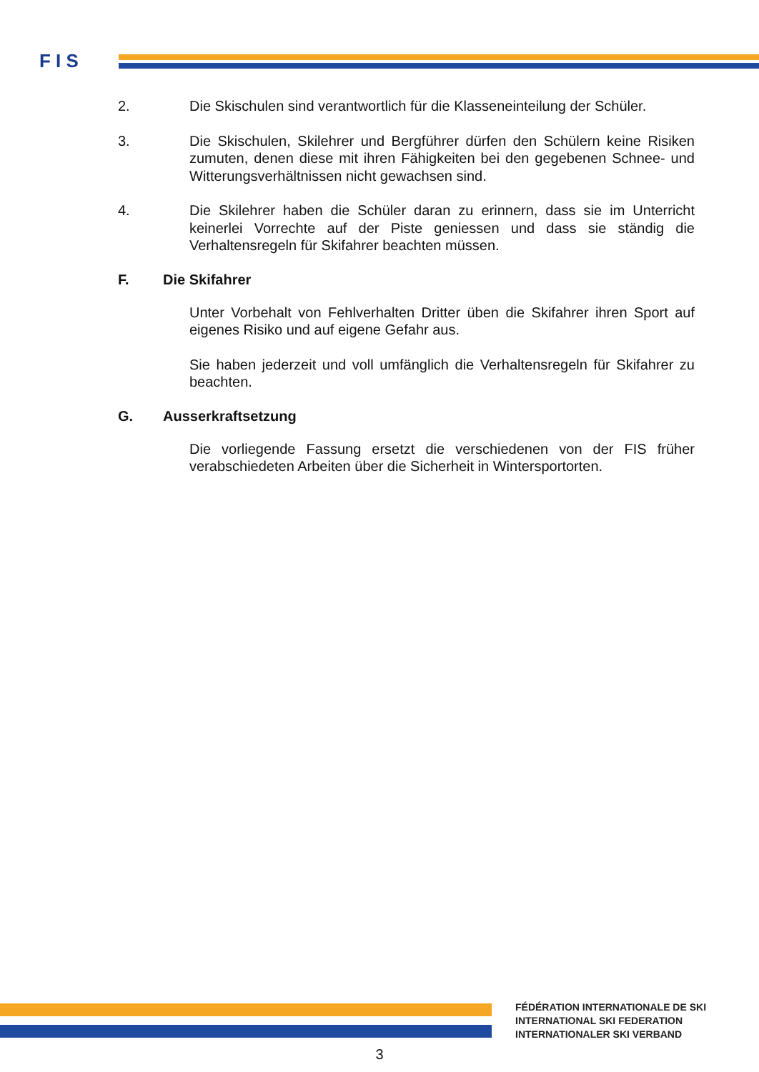F I S
2. Die Skischulen sind verantwortlich für die Klasseneinteilung der Schüler.
3. Die Skischulen, Skilehrer und Bergführer dürfen den Schülern keine Risiken zumuten, denen diese mit ihren Fähigkeiten bei den gegebenen Schnee- und Witterungsverhältnissen nicht gewachsen sind.
4. Die Skilehrer haben die Schüler daran zu erinnern, dass sie im Unterricht keinerlei Vorrechte auf der Piste geniessen und dass sie ständig die Verhaltensregeln für Skifahrer beachten müssen.
F. Die Skifahrer
Unter Vorbehalt von Fehlverhalten Dritter üben die Skifahrer ihren Sport auf eigenes Risiko und auf eigene Gefahr aus.
Sie haben jederzeit und voll umfänglich die Verhaltensregeln für Skifahrer zu beachten.
G. Ausserkraftsetzung
Die vorliegende Fassung ersetzt die verschiedenen von der FIS früher verabschiedeten Arbeiten über die Sicherheit in Wintersportorten.
FÉDÉRATION INTERNATIONALE DE SKI
INTERNATIONAL SKI FEDERATION
INTERNATIONALER SKI VERBAND
3